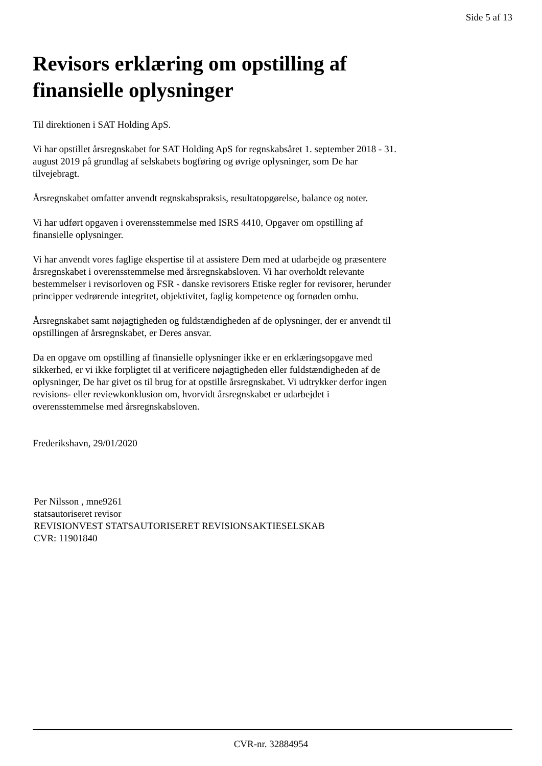Side 5 af 13
Revisors erklæring om opstilling af finansielle oplysninger
Til direktionen i SAT Holding ApS.
Vi har opstillet årsregnskabet for SAT Holding ApS for regnskabsåret 1. september 2018 - 31. august 2019 på grundlag af selskabets bogføring og øvrige oplysninger, som De har tilvejebragt.
Årsregnskabet omfatter anvendt regnskabspraksis, resultatopgørelse, balance og noter.
Vi har udført opgaven i overensstemmelse med ISRS 4410, Opgaver om opstilling af finansielle oplysninger.
Vi har anvendt vores faglige ekspertise til at assistere Dem med at udarbejde og præsentere årsregnskabet i overensstemmelse med årsregnskabsloven. Vi har overholdt relevante bestemmelser i revisorloven og FSR - danske revisorers Etiske regler for revisorer, herunder principper vedrørende integritet, objektivitet, faglig kompetence og fornøden omhu.
Årsregnskabet samt nøjagtigheden og fuldstændigheden af de oplysninger, der er anvendt til opstillingen af årsregnskabet, er Deres ansvar.
Da en opgave om opstilling af finansielle oplysninger ikke er en erklæringsopgave med sikkerhed, er vi ikke forpligtet til at verificere nøjagtigheden eller fuldstændigheden af de oplysninger, De har givet os til brug for at opstille årsregnskabet. Vi udtrykker derfor ingen revisions- eller reviewkonklusion om, hvorvidt årsregnskabet er udarbejdet i overensstemmelse med årsregnskabsloven.
Frederikshavn, 29/01/2020
Per Nilsson , mne9261
statsautoriseret revisor
REVISIONVEST STATSAUTORISERET REVISIONSAKTIESELSKAB
CVR: 11901840
CVR-nr. 32884954